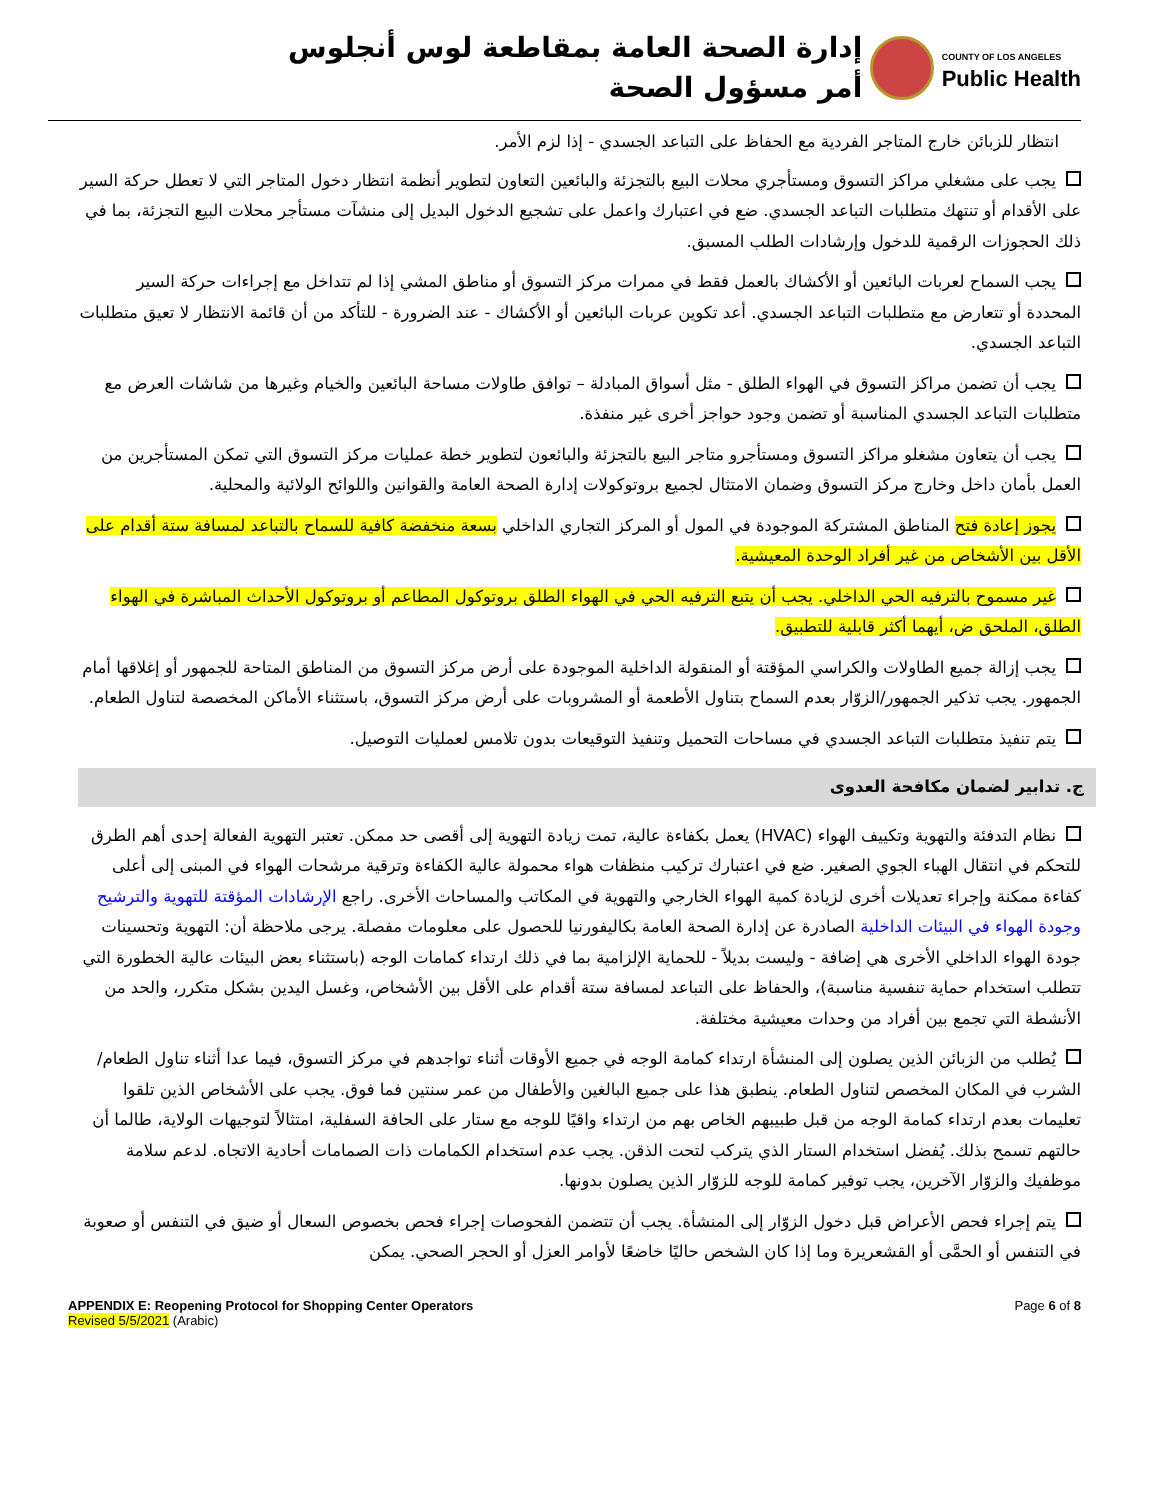إدارة الصحة العامة بمقاطعة لوس أنجلوس
أمر مسؤول الصحة
COUNTY OF LOS ANGELES
Public Health
انتظار للزبائن خارج المتاجر الفردية مع الحفاظ على التباعد الجسدي - إذا لزم الأمر.
يجب على مشغلي مراكز التسوق ومستأجري محلات البيع بالتجزئة والبائعين التعاون لتطوير أنظمة انتظار دخول المتاجر التي لا تعطل حركة السير على الأقدام أو تنتهك متطلبات التباعد الجسدي. ضع في اعتبارك واعمل على تشجيع الدخول البديل إلى منشآت مستأجر محلات البيع التجزئة، بما في ذلك الحجوزات الرقمية للدخول وإرشادات الطلب المسبق.
يجب السماح لعربات البائعين أو الأكشاك بالعمل فقط في ممرات مركز التسوق أو مناطق المشي إذا لم تتداخل مع إجراءات حركة السير المحددة أو تتعارض مع متطلبات التباعد الجسدي. أعد تكوين عربات البائعين أو الأكشاك - عند الضرورة - للتأكد من أن قائمة الانتظار لا تعيق متطلبات التباعد الجسدي.
يجب أن تضمن مراكز التسوق في الهواء الطلق - مثل أسواق المبادلة – توافق طاولات مساحة البائعين والخيام وغيرها من شاشات العرض مع متطلبات التباعد الجسدي المناسبة أو تضمن وجود حواجز أخرى غير منفذة.
يجب أن يتعاون مشغلو مراكز التسوق ومستأجرو متاجر البيع بالتجزئة والبائعون لتطوير خطة عمليات مركز التسوق التي تمكن المستأجرين من العمل بأمان داخل وخارج مركز التسوق وضمان الامتثال لجميع بروتوكولات إدارة الصحة العامة والقوانين واللوائح الولائية والمحلية.
يجوز إعادة فتح المناطق المشتركة الموجودة في المول أو المركز التجاري الداخلي بسعة منخفضة كافية للسماح بالتباعد لمسافة ستة أقدام على الأقل بين الأشخاص من غير أفراد الوحدة المعيشية.
غير مسموح بالترفيه الحي الداخلي. يجب أن يتبع الترفيه الحي في الهواء الطلق بروتوكول المطاعم أو بروتوكول الأحداث المباشرة في الهواء الطلق، الملحق ض، أيهما أكثر قابلية للتطبيق.
يجب إزالة جميع الطاولات والكراسي المؤقتة أو المنقولة الداخلية الموجودة على أرض مركز التسوق من المناطق المتاحة للجمهور أو إغلاقها أمام الجمهور. يجب تذكير الجمهور/الزوّار بعدم السماح بتناول الأطعمة أو المشروبات على أرض مركز التسوق، باستثناء الأماكن المخصصة لتناول الطعام.
يتم تنفيذ متطلبات التباعد الجسدي في مساحات التحميل وتنفيذ التوقيعات بدون تلامس لعمليات التوصيل.
ج. تدابير لضمان مكافحة العدوى
نظام التدفئة والتهوية وتكييف الهواء (HVAC) يعمل بكفاءة عالية، تمت زيادة التهوية إلى أقصى حد ممكن. تعتبر التهوية الفعالة إحدى أهم الطرق للتحكم في انتقال الهباء الجوي الصغير. ضع في اعتبارك تركيب منظفات هواء محمولة عالية الكفاءة وترقية مرشحات الهواء في المبنى إلى أعلى كفاءة ممكنة وإجراء تعديلات أخرى لزيادة كمية الهواء الخارجي والتهوية في المكاتب والمساحات الأخرى. راجع الإرشادات المؤقتة للتهوية والترشيح وجودة الهواء في البيئات الداخلية الصادرة عن إدارة الصحة العامة بكاليفورنيا للحصول على معلومات مفصلة. يرجى ملاحظة أن: التهوية وتحسينات جودة الهواء الداخلي الأخرى هي إضافة - وليست بديلاً - للحماية الإلزامية بما في ذلك ارتداء كمامات الوجه (باستثناء بعض البيئات عالية الخطورة التي تتطلب استخدام حماية تنفسية مناسبة)، والحفاظ على التباعد لمسافة ستة أقدام على الأقل بين الأشخاص، وغسل اليدين بشكل متكرر، والحد من الأنشطة التي تجمع بين أفراد من وحدات معيشية مختلفة.
يُطلب من الزبائن الذين يصلون إلى المنشأة ارتداء كمامة الوجه في جميع الأوقات أثناء تواجدهم في مركز التسوق، فيما عدا أثناء تناول الطعام/الشرب في المكان المخصص لتناول الطعام. ينطبق هذا على جميع البالغين والأطفال من عمر سنتين فما فوق. يجب على الأشخاص الذين تلقوا تعليمات بعدم ارتداء كمامة الوجه من قبل طبيبهم الخاص بهم من ارتداء واقيًا للوجه مع ستار على الحافة السفلية، امتثالاً لتوجيهات الولاية، طالما أن حالتهم تسمح بذلك. يُفضل استخدام الستار الذي يتركب لتحت الذقن. يجب عدم استخدام الكمامات ذات الصمامات أحادية الاتجاه. لدعم سلامة موظفيك والزوّار الآخرين، يجب توفير كمامة للوجه للزوّار الذين يصلون بدونها.
يتم إجراء فحص الأعراض قبل دخول الزوّار إلى المنشأة. يجب أن تتضمن الفحوصات إجراء فحص بخصوص السعال أو ضيق في التنفس أو صعوبة في التنفس أو الحمَّى أو القشعريرة وما إذا كان الشخص حاليًا خاضعًا لأوامر العزل أو الحجر الصحي. يمكن
APPENDIX E: Reopening Protocol for Shopping Center Operators
Revised 5/5/2021 (Arabic)
Page 6 of 8